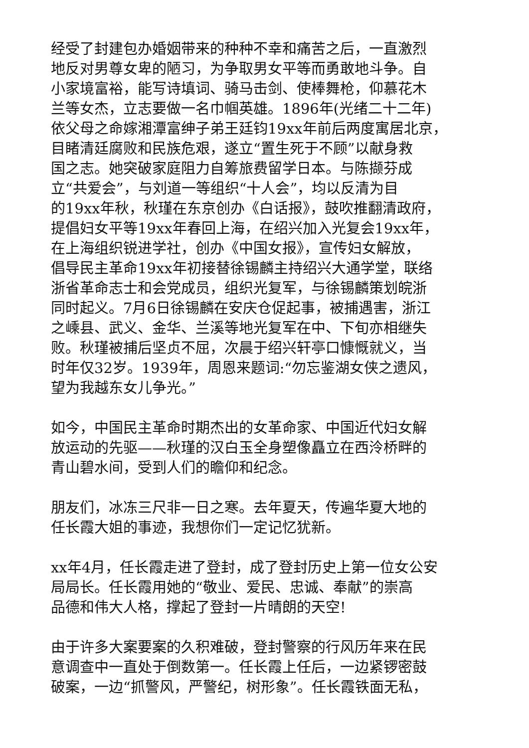经受了封建包办婚姻带来的种种不幸和痛苦之后，一直激烈
地反对男尊女卑的陋习，为争取男女平等而勇敢地斗争。自
小家境富裕，能写诗填词、骑马击剑、使棒舞枪，仰慕花木
兰等女杰，立志要做一名巾帼英雄。1896年(光绪二十二年)
依父母之命嫁湘潭富绅子弟王廷钧19xx年前后两度寓居北京，
目睹清廷腐败和民族危艰，遂立“置生死于不顾”以献身救
国之志。她突破家庭阻力自筹旅费留学日本。与陈撷芬成
立“共爱会”，与刘道一等组织“十人会”，均以反清为目
的19xx年秋，秋瑾在东京创办《白话报》，鼓吹推翻清政府，
提倡妇女平等19xx年春回上海，在绍兴加入光复会19xx年，
在上海组织锐进学社，创办《中国女报》，宣传妇女解放，
倡导民主革命19xx年初接替徐锡麟主持绍兴大通学堂，联络
浙省革命志士和会党成员，组织光复军，与徐锡麟策划皖浙
同时起义。7月6日徐锡麟在安庆仓促起事，被捕遇害，浙江
之嵊县、武义、金华、兰溪等地光复军在中、下旬亦相继失
败。秋瑾被捕后坚贞不屈，次晨于绍兴轩亭口慷慨就义，当
时年仅32岁。1939年，周恩来题词:“勿忘鉴湖女侠之遗风，
望为我越东女儿争光。”
如今，中国民主革命时期杰出的女革命家、中国近代妇女解
放运动的先驱——秋瑾的汉白玉全身塑像矗立在西泠桥畔的
青山碧水间，受到人们的瞻仰和纪念。
朋友们，冰冻三尺非一日之寒。去年夏天，传遍华夏大地的
任长霞大姐的事迹，我想你们一定记忆犹新。
xx年4月，任长霞走进了登封，成了登封历史上第一位女公安
局局长。任长霞用她的“敬业、爱民、忠诚、奉献”的崇高
品德和伟大人格，撑起了登封一片晴朗的天空!
由于许多大案要案的久积难破，登封警察的行风历年来在民
意调查中一直处于倒数第一。任长霞上任后，一边紧锣密鼓
破案，一边“抓警风，严警纪，树形象”。任长霞铁面无私，